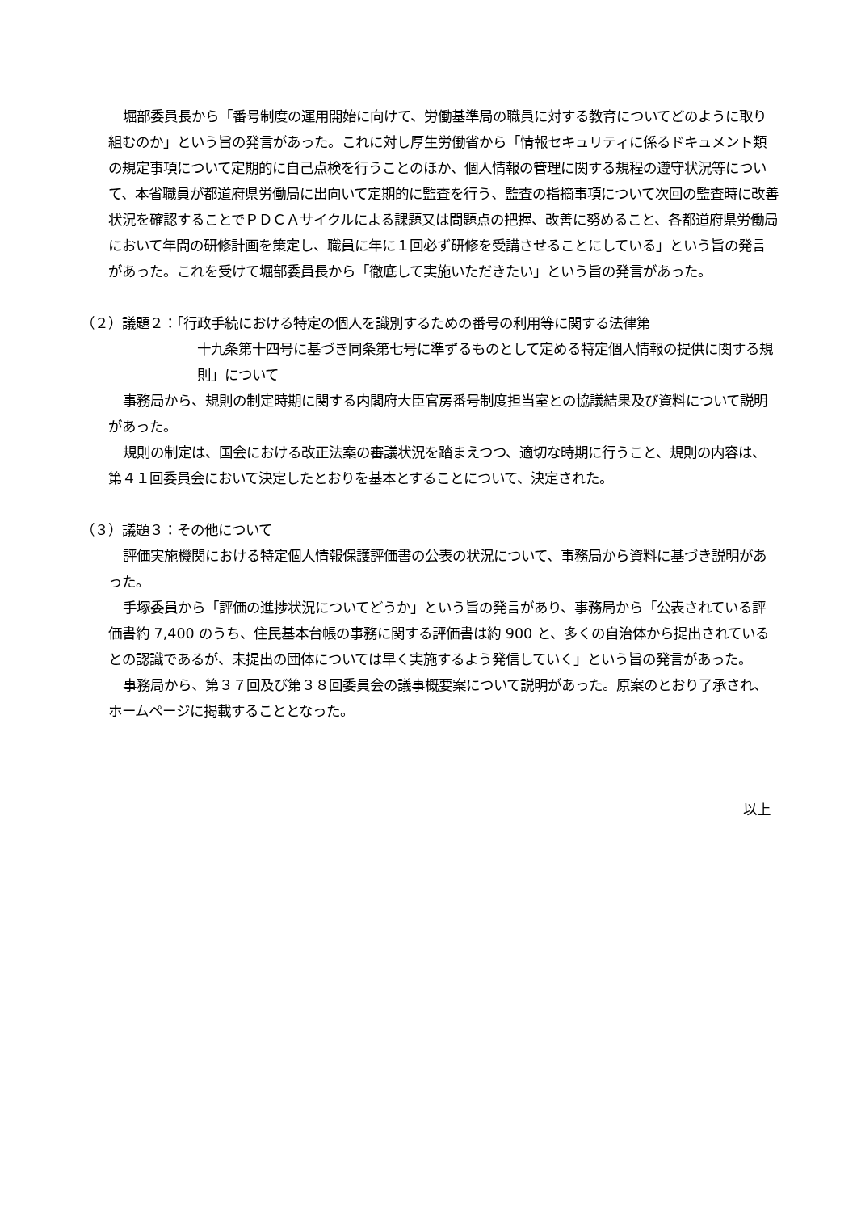堀部委員長から「番号制度の運用開始に向けて、労働基準局の職員に対する教育についてどのように取り組むのか」という旨の発言があった。これに対し厚生労働省から「情報セキュリティに係るドキュメント類の規定事項について定期的に自己点検を行うことのほか、個人情報の管理に関する規程の遵守状況等について、本省職員が都道府県労働局に出向いて定期的に監査を行う、監査の指摘事項について次回の監査時に改善状況を確認することでＰＤＣＡサイクルによる課題又は問題点の把握、改善に努めること、各都道府県労働局において年間の研修計画を策定し、職員に年に１回必ず研修を受講させることにしている」という旨の発言があった。これを受けて堀部委員長から「徹底して実施いただきたい」という旨の発言があった。
（２）議題２：「行政手続における特定の個人を識別するための番号の利用等に関する法律第
十九条第十四号に基づき同条第七号に準ずるものとして定める特定個人情報の提供に関する規則」について
事務局から、規則の制定時期に関する内閣府大臣官房番号制度担当室との協議結果及び資料について説明があった。
規則の制定は、国会における改正法案の審議状況を踏まえつつ、適切な時期に行うこと、規則の内容は、第４１回委員会において決定したとおりを基本とすることについて、決定された。
（３）議題３：その他について
評価実施機関における特定個人情報保護評価書の公表の状況について、事務局から資料に基づき説明があった。
手塚委員から「評価の進捗状況についてどうか」という旨の発言があり、事務局から「公表されている評価書約 7,400 のうち、住民基本台帳の事務に関する評価書は約 900 と、多くの自治体から提出されているとの認識であるが、未提出の団体については早く実施するよう発信していく」という旨の発言があった。
事務局から、第３７回及び第３８回委員会の議事概要案について説明があった。原案のとおり了承され、ホームページに掲載することとなった。
以上